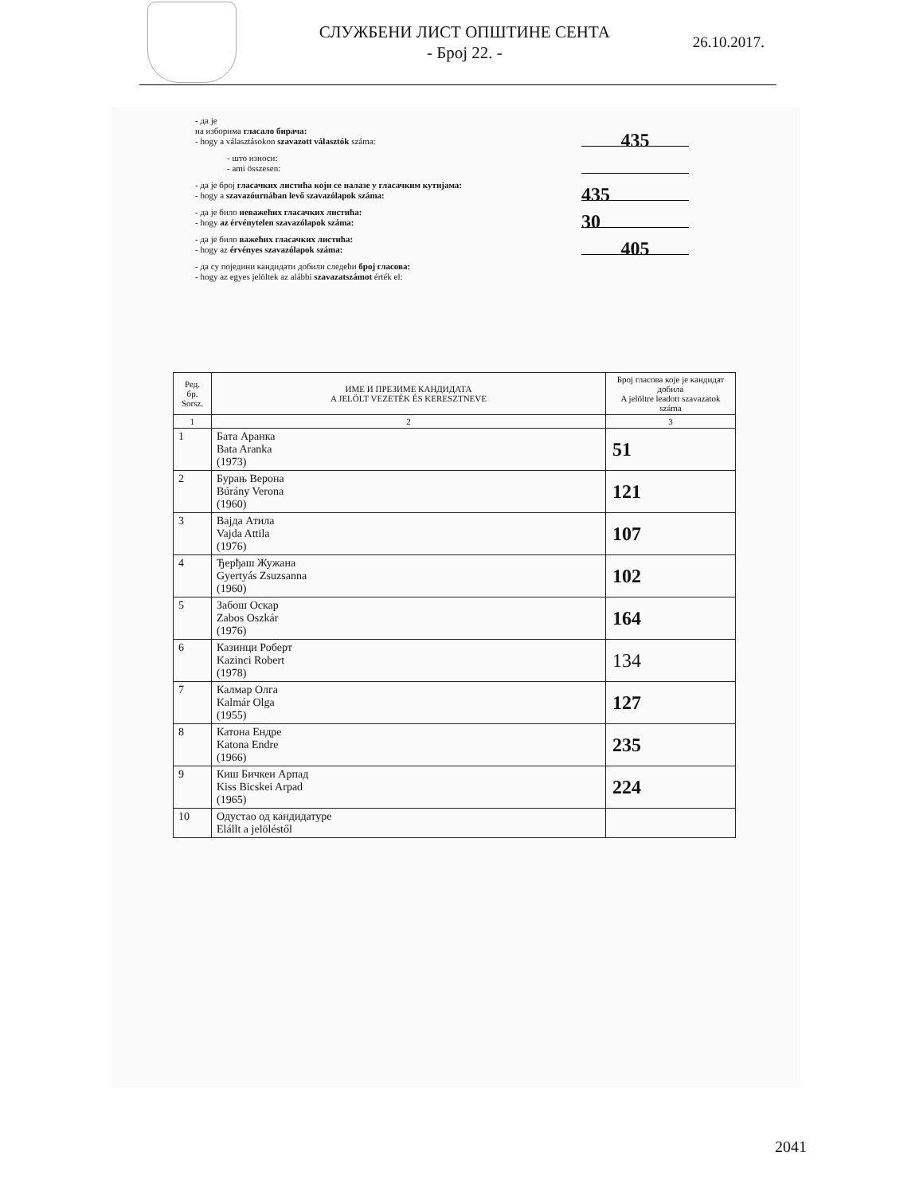СЛУЖБЕНИ ЛИСТ ОПШТИНЕ СЕНТА
- Број 22. -
26.10.2017.
- да је
на изборима гласало бирача:
- hogy a választásokon szavazott választók száma:
435
- што износи:
- ami összesen:
- да је број гласачких листића који се налазе у гласачким кутијама:
- hogy a szavazóurnában levő szavazólapok száma:
435
- да је било неважећих гласачких листића:
- hogy az érvénytelen szavazólapok száma:
30
- да је било важећих гласачких листића:
- hogy az érvényes szavazólapok száma:
405
- да су поједини кандидати добили следећи број гласова:
- hogy az egyes jelöltek az alábbi szavazatszámot érték el:
| Ред. бр. Sorsz. | ИМЕ И ПРЕЗИМЕ КАНДИДАТА A JELÖLT VEZETÉK ÉS KERESZTNEVE | Број гласова које је кандидат добила A jelöltre leadott szavazatok száma |
| --- | --- | --- |
| 1 | 2 | 3 |
| 1 | Бата Аранка Bata Aranka (1973) | 51 |
| 2 | Бурањ Верона Búrány Verona (1960) | 121 |
| 3 | Вајда Атила Vajda Attila (1976) | 107 |
| 4 | Ђерђаш Жужана Gyertyás Zsuzsanna (1960) | 102 |
| 5 | Забош Оскар Zabos Oszkár (1976) | 164 |
| 6 | Казинци Роберт Kazinci Robert (1978) | 134 |
| 7 | Калмар Олга Kalmár Olga (1955) | 127 |
| 8 | Катона Ендре Katona Endre (1966) | 235 |
| 9 | Киш Бичкеи Арпад Kiss Bicskei Arpad (1965) | 224 |
| 10 | Одустао од кандидатуре Elállt a jelöléstől | |
2041